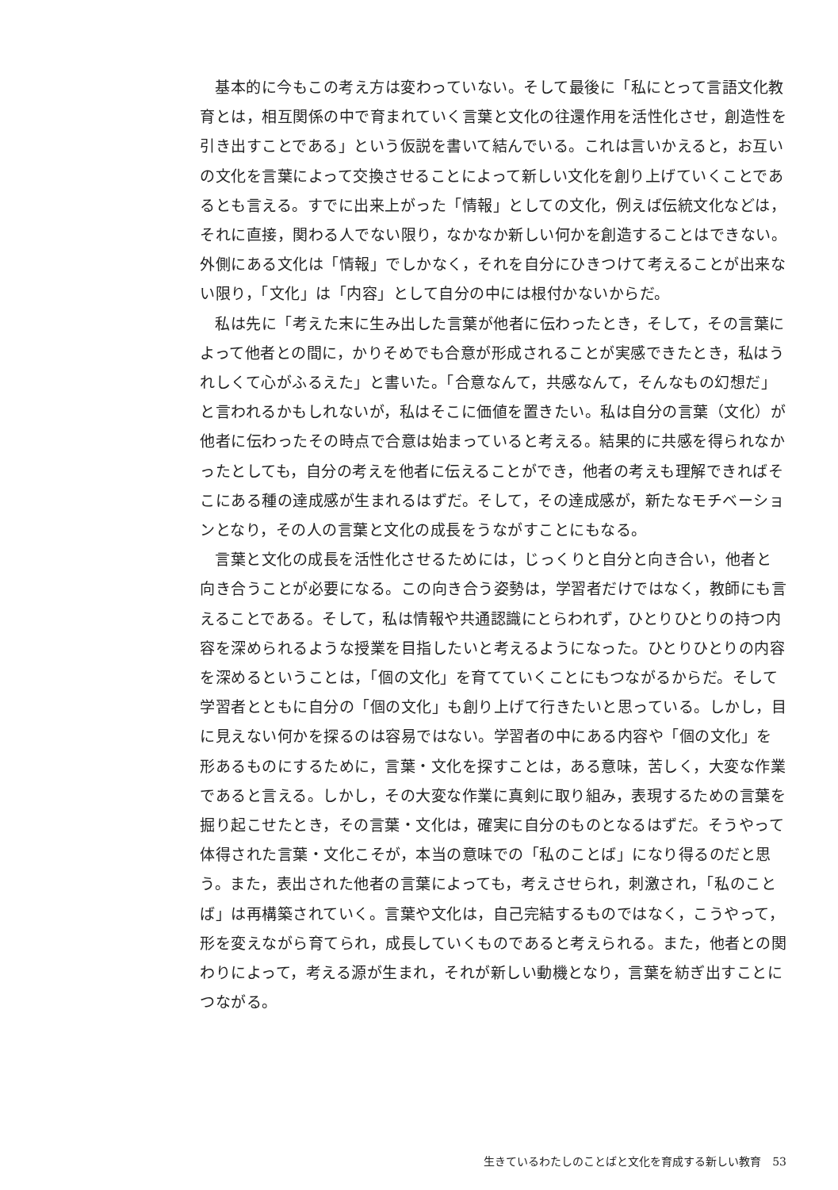基本的に今もこの考え方は変わっていない。そして最後に「私にとって言語文化教育とは，相互関係の中で育まれていく言葉と文化の往還作用を活性化させ，創造性を引き出すことである」という仮説を書いて結んでいる。これは言いかえると，お互いの文化を言葉によって交換させることによって新しい文化を創り上げていくことであるとも言える。すでに出来上がった「情報」としての文化，例えば伝統文化などは，それに直接，関わる人でない限り，なかなか新しい何かを創造することはできない。外側にある文化は「情報」でしかなく，それを自分にひきつけて考えることが出来ない限り，「文化」は「内容」として自分の中には根付かないからだ。
私は先に「考えた末に生み出した言葉が他者に伝わったとき，そして，その言葉によって他者との間に，かりそめでも合意が形成されることが実感できたとき，私はうれしくて心がふるえた」と書いた。「合意なんて，共感なんて，そんなもの幻想だ」と言われるかもしれないが，私はそこに価値を置きたい。私は自分の言葉（文化）が他者に伝わったその時点で合意は始まっていると考える。結果的に共感を得られなかったとしても，自分の考えを他者に伝えることができ，他者の考えも理解できればそこにある種の達成感が生まれるはずだ。そして，その達成感が，新たなモチベーションとなり，その人の言葉と文化の成長をうながすことにもなる。
言葉と文化の成長を活性化させるためには，じっくりと自分と向き合い，他者と向き合うことが必要になる。この向き合う姿勢は，学習者だけではなく，教師にも言えることである。そして，私は情報や共通認識にとらわれず，ひとりひとりの持つ内容を深められるような授業を目指したいと考えるようになった。ひとりひとりの内容を深めるということは，「個の文化」を育てていくことにもつながるからだ。そして学習者とともに自分の「個の文化」も創り上げて行きたいと思っている。しかし，目に見えない何かを探るのは容易ではない。学習者の中にある内容や「個の文化」を形あるものにするために，言葉・文化を探すことは，ある意味，苦しく，大変な作業であると言える。しかし，その大変な作業に真剣に取り組み，表現するための言葉を掘り起こせたとき，その言葉・文化は，確実に自分のものとなるはずだ。そうやって体得された言葉・文化こそが，本当の意味での「私のことば」になり得るのだと思う。また，表出された他者の言葉によっても，考えさせられ，刺激され，「私のことば」は再構築されていく。言葉や文化は，自己完結するものではなく，こうやって，形を変えながら育てられ，成長していくものであると考えられる。また，他者との関わりによって，考える源が生まれ，それが新しい動機となり，言葉を紡ぎ出すことにつながる。
生きているわたしのことばと文化を育成する新しい教育　53